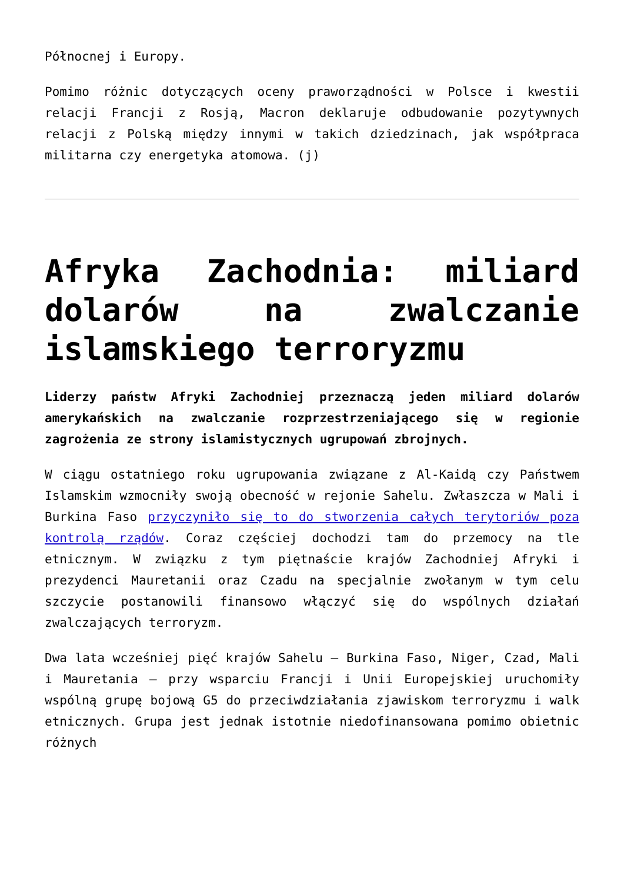Północnej i Europy.
Pomimo różnic dotyczących oceny praworządności w Polsce i kwestii relacji Francji z Rosją, Macron deklaruje odbudowanie pozytywnych relacji z Polską między innymi w takich dziedzinach, jak współpraca militarna czy energetyka atomowa. (j)
Afryka Zachodnia: miliard dolarów na zwalczanie islamskiego terroryzmu
Liderzy państw Afryki Zachodniej przeznaczą jeden miliard dolarów amerykańskich na zwalczanie rozprzestrzeniającego się w regionie zagrożenia ze strony islamistycznych ugrupowań zbrojnych.
W ciągu ostatniego roku ugrupowania związane z Al-Kaidą czy Państwem Islamskim wzmocniły swoją obecność w rejonie Sahelu. Zwłaszcza w Mali i Burkina Faso przyczyniło się to do stworzenia całych terytoriów poza kontrolą rządów. Coraz częściej dochodzi tam do przemocy na tle etnicznym. W związku z tym piętnaście krajów Zachodniej Afryki i prezydenci Mauretanii oraz Czadu na specjalnie zwołanym w tym celu szczycie postanowili finansowo włączyć się do wspólnych działań zwalczających terroryzm.
Dwa lata wcześniej pięć krajów Sahelu – Burkina Faso, Niger, Czad, Mali i Mauretania – przy wsparciu Francji i Unii Europejskiej uruchomiły wspólną grupę bojową G5 do przeciwdziałania zjawiskom terroryzmu i walk etnicznych. Grupa jest jednak istotnie niedofinansowana pomimo obietnic różnych